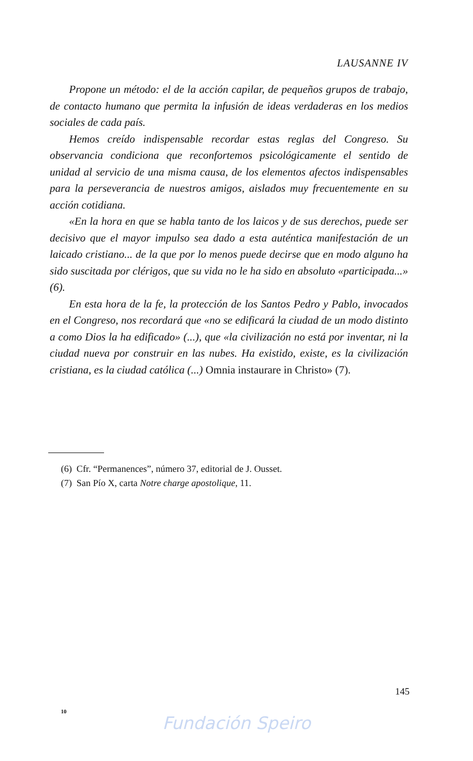LAUSANNE IV
Propone un método: el de la acción capilar, de pequeños grupos de trabajo, de contacto humano que permita la infusión de ideas verdaderas en los medios sociales de cada país.
Hemos creído indispensable recordar estas reglas del Congreso. Su observancia condiciona que reconfortemos psicológicamente el sentido de unidad al servicio de una misma causa, de los elementos afectos indispensables para la perseverancia de nuestros amigos, aislados muy frecuentemente en su acción cotidiana.
«En la hora en que se habla tanto de los laicos y de sus derechos, puede ser decisivo que el mayor impulso sea dado a esta auténtica manifestación de un laicado cristiano... de la que por lo menos puede decirse que en modo alguno ha sido suscitada por clérigos, que su vida no le ha sido en absoluto «participada...» (6).
En esta hora de la fe, la protección de los Santos Pedro y Pablo, invocados en el Congreso, nos recordará que «no se edificará la ciudad de un modo distinto a como Dios la ha edificado» (...), que «la civilización no está por inventar, ni la ciudad nueva por construir en las nubes. Ha existido, existe, es la civilización cristiana, es la ciudad católica (...) Omnia instaurare in Christo» (7).
(6) Cfr. “Permanences”, número 37, editorial de J. Ousset.
(7) San Pío X, carta Notre charge apostolique, 11.
145
10
Fundación Speiro